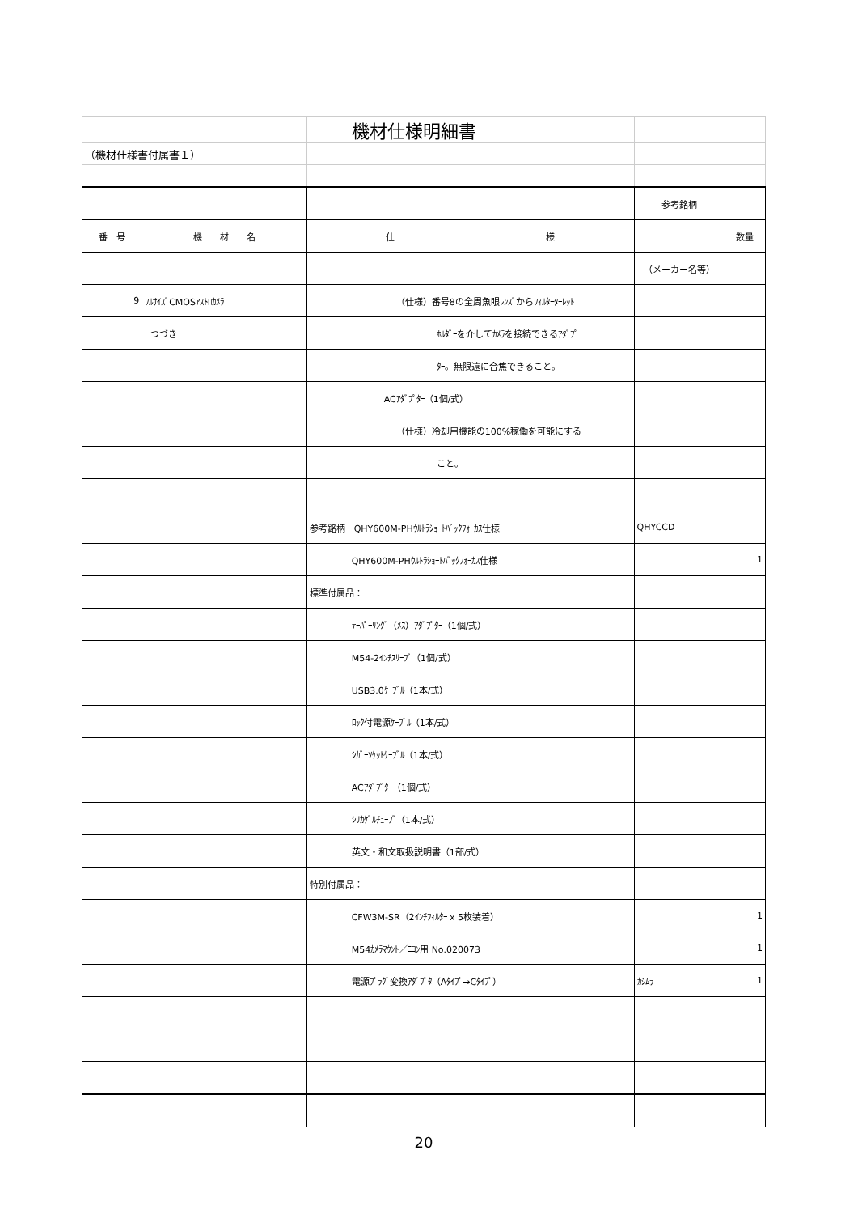| | | 機材仕様明細書 | | |
| （機材仕様書付属書１） | | | | |
| | | | 参考銘柄 | |
| 番 号 | 機 材 名 | 仕 様 | | 数量 |
| | | | （メーカー名等） | |
| 9 | ﾌﾙｻｲｽﾞCMOSｱｽﾄﾛｶﾒﾗ | （仕様）番号8の全周魚眼ﾚﾝｽﾞからﾌｨﾙﾀｰﾀｰﾚｯﾄ | | |
| | つづき | ﾎﾙﾀﾞｰを介してｶﾒﾗを接続できるｱﾀﾞﾌﾟ | | |
| | | ﾀｰ。無限遠に合焦できること。 | | |
| | | ACｱﾀﾞﾌﾟﾀｰ（1個/式） | | |
| | | （仕様）冷却用機能の100%稼働を可能にする | | |
| | | こと。 | | |
| | | 参考銘柄 QHY600M-PHｳﾙﾄﾗｼｮｰﾄﾊﾞｯｸﾌｫｰｶｽ仕様 | QHYCCD | |
| | | QHY600M-PHｳﾙﾄﾗｼｮｰﾄﾊﾞｯｸﾌｫｰｶｽ仕様 | | 1 |
| | | 標準付属品： | | |
| | | ﾃｰﾊﾟｰﾘﾝｸﾞ（ﾒｽ）ｱﾀﾞﾌﾟﾀｰ（1個/式） | | |
| | | M54-2ｲﾝﾁｽﾘｰﾌﾞ（1個/式） | | |
| | | USB3.0ｹｰﾌﾞﾙ（1本/式） | | |
| | | ﾛｯｸ付電源ｹｰﾌﾞﾙ（1本/式） | | |
| | | ｼｶﾞｰｿｹｯﾄｹｰﾌﾞﾙ（1本/式） | | |
| | | ACｱﾀﾞﾌﾟﾀｰ（1個/式） | | |
| | | ｼﾘｶｹﾞﾙﾁｭｰﾌﾞ（1本/式） | | |
| | | 英文・和文取扱説明書（1部/式） | | |
| | | 特別付属品： | | |
| | | CFW3M-SR（2ｲﾝﾁﾌｨﾙﾀｰ x 5枚装着） | | 1 |
| | | M54ｶﾒﾗﾏｳﾝﾄ／ﾆｺﾝ用 No.020073 | | 1 |
| | | 電源ﾌﾟﾗｸﾞ変換ｱﾀﾞﾌﾟﾀ（Aﾀｲﾌﾟ→Cﾀｲﾌﾟ） | ｶｼﾑﾗ | 1 |
20